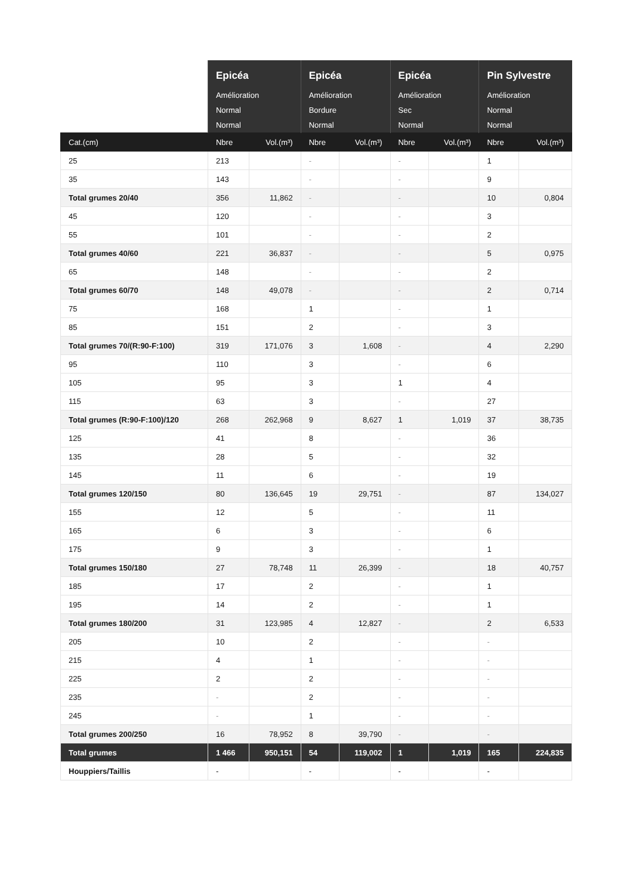| | Epicéa | | Epicéa | | Epicéa | | Pin Sylvestre | |
| --- | --- | --- | --- | --- | --- | --- | --- | --- |
| | Amélioration | | Amélioration | | Amélioration | | Amélioration | |
| | Normal | | Bordure | | Sec | | Normal | |
| | Normal | | Normal | | Normal | | Normal | |
| Cat.(cm) | Nbre | Vol.(m³) | Nbre | Vol.(m³) | Nbre | Vol.(m³) | Nbre | Vol.(m³) |
| 25 | 213 | | - | | - | | 1 | |
| 35 | 143 | | - | | - | | 9 | |
| Total grumes 20/40 | 356 | 11,862 | - | | - | | 10 | 0,804 |
| 45 | 120 | | - | | - | | 3 | |
| 55 | 101 | | - | | - | | 2 | |
| Total grumes 40/60 | 221 | 36,837 | - | | - | | 5 | 0,975 |
| 65 | 148 | | - | | - | | 2 | |
| Total grumes 60/70 | 148 | 49,078 | - | | - | | 2 | 0,714 |
| 75 | 168 | | 1 | | - | | 1 | |
| 85 | 151 | | 2 | | - | | 3 | |
| Total grumes 70/(R:90-F:100) | 319 | 171,076 | 3 | 1,608 | - | | 4 | 2,290 |
| 95 | 110 | | 3 | | - | | 6 | |
| 105 | 95 | | 3 | | 1 | | 4 | |
| 115 | 63 | | 3 | | - | | 27 | |
| Total grumes (R:90-F:100)/120 | 268 | 262,968 | 9 | 8,627 | 1 | 1,019 | 37 | 38,735 |
| 125 | 41 | | 8 | | - | | 36 | |
| 135 | 28 | | 5 | | - | | 32 | |
| 145 | 11 | | 6 | | - | | 19 | |
| Total grumes 120/150 | 80 | 136,645 | 19 | 29,751 | - | | 87 | 134,027 |
| 155 | 12 | | 5 | | - | | 11 | |
| 165 | 6 | | 3 | | - | | 6 | |
| 175 | 9 | | 3 | | - | | 1 | |
| Total grumes 150/180 | 27 | 78,748 | 11 | 26,399 | - | | 18 | 40,757 |
| 185 | 17 | | 2 | | - | | 1 | |
| 195 | 14 | | 2 | | - | | 1 | |
| Total grumes 180/200 | 31 | 123,985 | 4 | 12,827 | - | | 2 | 6,533 |
| 205 | 10 | | 2 | | - | | - | |
| 215 | 4 | | 1 | | - | | - | |
| 225 | 2 | | 2 | | - | | - | |
| 235 | - | | 2 | | - | | - | |
| 245 | - | | 1 | | - | | - | |
| Total grumes 200/250 | 16 | 78,952 | 8 | 39,790 | - | | - | |
| Total grumes | 1 466 | 950,151 | 54 | 119,002 | 1 | 1,019 | 165 | 224,835 |
| Houppiers/Taillis | - | | - | | - | | - | |